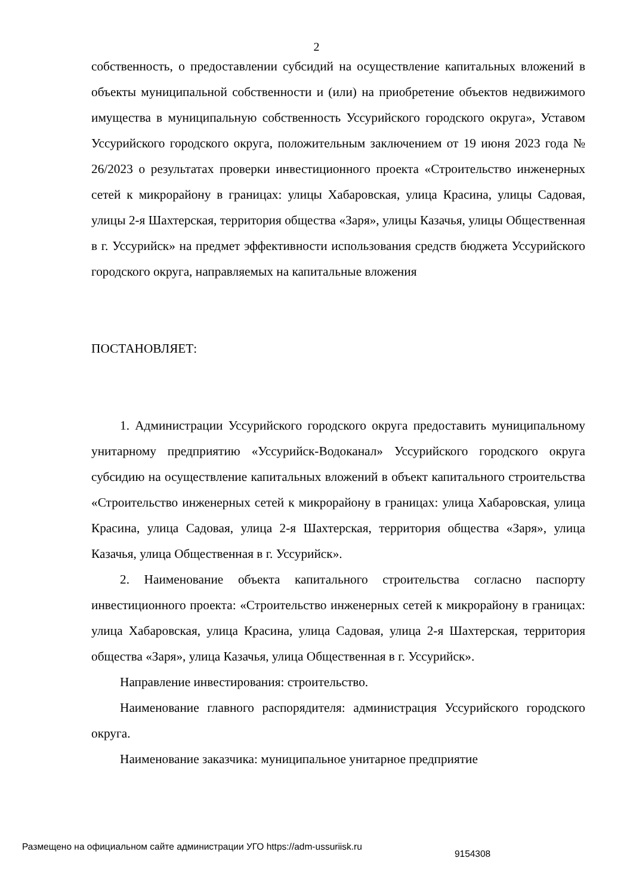2
собственность, о предоставлении субсидий на осуществление капитальных вложений в объекты муниципальной собственности и (или) на приобретение объектов недвижимого имущества в муниципальную собственность Уссурийского городского округа», Уставом Уссурийского городского округа, положительным заключением от 19 июня 2023 года № 26/2023 о результатах проверки инвестиционного проекта «Строительство инженерных сетей к микрорайону в границах: улицы Хабаровская, улица Красина, улицы Садовая, улицы 2-я Шахтерская, территория общества «Заря», улицы Казачья, улицы Общественная в г. Уссурийск» на предмет эффективности использования средств бюджета Уссурийского городского округа, направляемых на капитальные вложения
ПОСТАНОВЛЯЕТ:
1. Администрации Уссурийского городского округа предоставить муниципальному унитарному предприятию «Уссурийск-Водоканал» Уссурийского городского округа субсидию на осуществление капитальных вложений в объект капитального строительства «Строительство инженерных сетей к микрорайону в границах: улица Хабаровская, улица Красина, улица Садовая, улица 2-я Шахтерская, территория общества «Заря», улица Казачья, улица Общественная в г. Уссурийск».
2. Наименование объекта капитального строительства согласно паспорту инвестиционного проекта: «Строительство инженерных сетей к микрорайону в границах: улица Хабаровская, улица Красина, улица Садовая, улица 2-я Шахтерская, территория общества «Заря», улица Казачья, улица Общественная в г. Уссурийск».
Направление инвестирования: строительство.
Наименование главного распорядителя: администрация Уссурийского городского округа.
Наименование заказчика: муниципальное унитарное предприятие
Размещено на официальном сайте администрации УГО https://adm-ussuriisk.ru 9154308